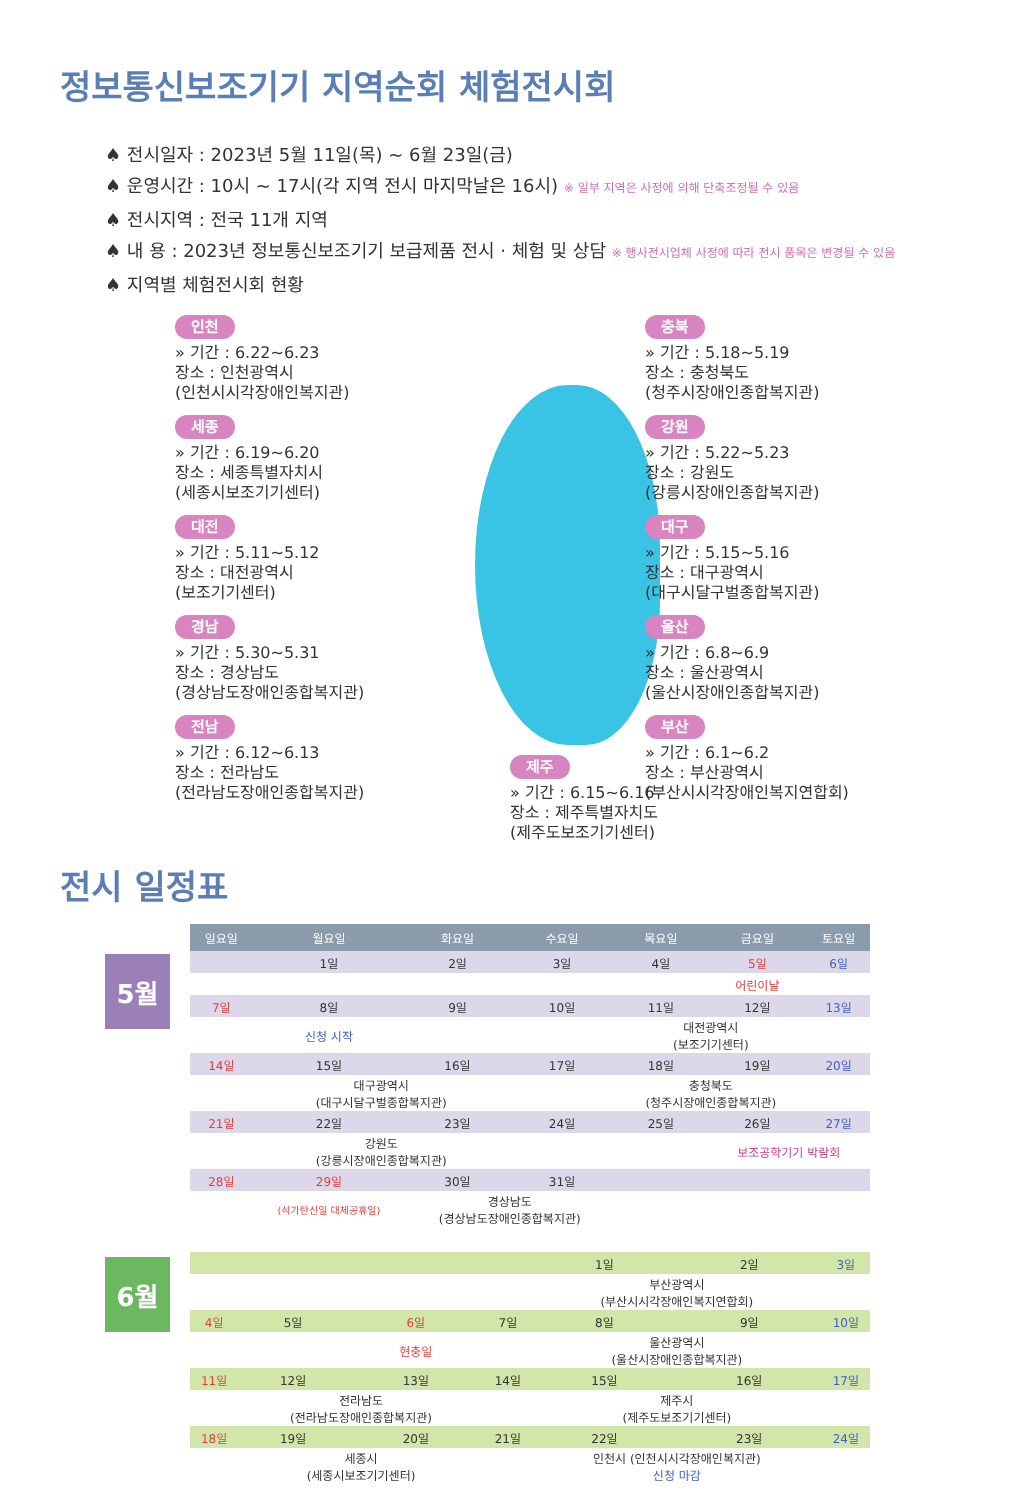정보통신보조기기 지역순회 체험전시회
♠ 전시일자 : 2023년 5월 11일(목) ~ 6월 23일(금)
♠ 운영시간 : 10시 ~ 17시(각 지역 전시 마지막날은 16시) ※ 일부 지역은 사정에 의해 단축조정될 수 있음
♠ 전시지역 : 전국 11개 지역
♠ 내 용 : 2023년 정보통신보조기기 보급제품 전시 · 체험 및 상담 ※ 행사전시업체 사정에 따라 전시 품목은 변경될 수 있음
♠ 지역별 체험전시회 현황
인천
» 기간 : 6.22~6.23
장소 : 인천광역시
(인천시시각장애인복지관)
세종
» 기간 : 6.19~6.20
장소 : 세종특별자치시
(세종시보조기기센터)
대전
» 기간 : 5.11~5.12
장소 : 대전광역시
(보조기기센터)
경남
» 기간 : 5.30~5.31
장소 : 경상남도
(경상남도장애인종합복지관)
전남
» 기간 : 6.12~6.13
장소 : 전라남도
(전라남도장애인종합복지관)
제주
» 기간 : 6.15~6.16
장소 : 제주특별자치도
(제주도보조기기센터)
충북
» 기간 : 5.18~5.19
장소 : 충청북도
(청주시장애인종합복지관)
강원
» 기간 : 5.22~5.23
장소 : 강원도
(강릉시장애인종합복지관)
대구
» 기간 : 5.15~5.16
장소 : 대구광역시
(대구시달구벌종합복지관)
울산
» 기간 : 6.8~6.9
장소 : 울산광역시
(울산시장애인종합복지관)
부산
» 기간 : 6.1~6.2
장소 : 부산광역시
(부산시시각장애인복지연합회)
전시 일정표
5월
| 일요일 | 월요일 | 화요일 | 수요일 | 목요일 | 금요일 | 토요일 |
| --- | --- | --- | --- | --- | --- | --- |
| | 1일 | 2일 | 3일 | 4일 | 5일 | 6일 |
| | | | | | 어린이날 | |
| 7일 | 8일 | 9일 | 10일 | 11일 | 12일 | 13일 |
| | 신청 시작 | | | 대전광역시 (보조기기센터) | | |
| 14일 | 15일 | 16일 | 17일 | 18일 | 19일 | 20일 |
| | 대구광역시 (대구시달구벌종합복지관) | | | 충청북도 (청주시장애인종합복지관) | | |
| 21일 | 22일 | 23일 | 24일 | 25일 | 26일 | 27일 |
| | 강원도 (강릉시장애인종합복지관) | | | | 보조공학기기 박람회 | |
| 28일 | 29일 | 30일 | 31일 | | | |
| | (석가탄신일 대체공휴일) | 경상남도 (경상남도장애인종합복지관) | | | | |
6월
| | | | | 1일 | 2일 | 3일 |
| | | | | 부산광역시 (부산시시각장애인복지연합회) | | |
| 4일 | 5일 | 6일 | 7일 | 8일 | 9일 | 10일 |
| | | 현충일 | | 울산광역시 (울산시장애인종합복지관) | | |
| 11일 | 12일 | 13일 | 14일 | 15일 | 16일 | 17일 |
| | 전라남도 (전라남도장애인종합복지관) | | | 제주시 (제주도보조기기센터) | | |
| 18일 | 19일 | 20일 | 21일 | 22일 | 23일 | 24일 |
| | 세종시 (세종시보조기기센터) | | | 인천시 (인천시시각장애인복지관) 신청 마감 | | |